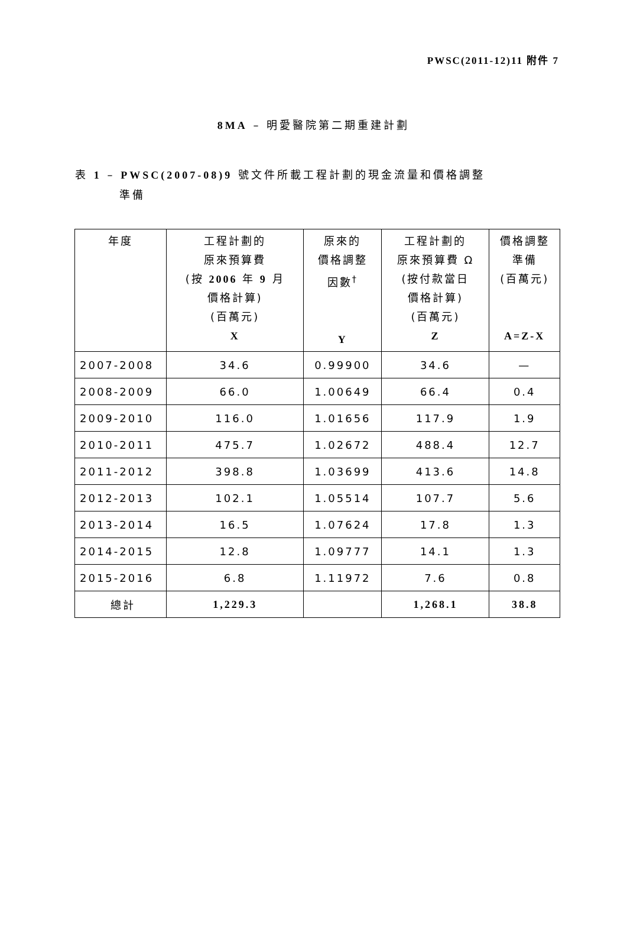PWSC(2011-12)11 附件 7
8MA – 明愛醫院第二期重建計劃
表 1 – PWSC(2007-08)9 號文件所載工程計劃的現金流量和價格調整
準備
| 年度 | 工程計劃的 原來預算費 (按 2006 年 9 月 價格計算) (百萬元) X | 原來的 價格調整 因數<sup>†</sup> Y | 工程計劃的 原來預算費 Ω (按付款當日 價格計算) (百萬元) Z | 價格調整 準備 (百萬元) A=Z-X |
| --- | --- | --- | --- | --- |
| 2007-2008 | 34.6 | 0.99900 | 34.6 | — |
| 2008-2009 | 66.0 | 1.00649 | 66.4 | 0.4 |
| 2009-2010 | 116.0 | 1.01656 | 117.9 | 1.9 |
| 2010-2011 | 475.7 | 1.02672 | 488.4 | 12.7 |
| 2011-2012 | 398.8 | 1.03699 | 413.6 | 14.8 |
| 2012-2013 | 102.1 | 1.05514 | 107.7 | 5.6 |
| 2013-2014 | 16.5 | 1.07624 | 17.8 | 1.3 |
| 2014-2015 | 12.8 | 1.09777 | 14.1 | 1.3 |
| 2015-2016 | 6.8 | 1.11972 | 7.6 | 0.8 |
| 總計 | 1,229.3 | | 1,268.1 | 38.8 |